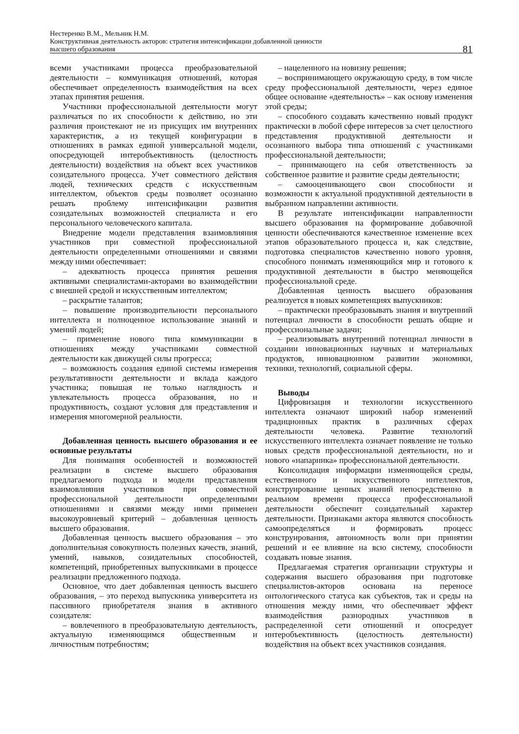Нестеренко В.М., Мельник Н.М.
Конструктивная деятельность акторов: стратегия интенсификации добавленной ценности
высшего образования
81
всеми участниками процесса преобразовательной деятельности – коммуникация отношений, которая обеспечивает определенность взаимодействия на всех этапах принятия решения.
Участники профессиональной деятельности могут различаться по их способности к действию, но эти различия проистекают не из присущих им внутренних характеристик, а из текущей конфигурации в отношениях в рамках единой универсальной модели, опосредующей интеробъективность (целостность деятельности) воздействия на объект всех участников созидательного процесса. Учет совместного действия людей, технических средств с искусственным интеллектом, объектов среды позволяет осознанно решать проблему интенсификации развития созидательных возможностей специалиста и его персонального человеческого капитала.
Внедрение модели представления взаимовлияния участников при совместной профессиональной деятельности определенными отношениями и связями между ними обеспечивает:
– адекватность процесса принятия решения активными специалистами-акторами во взаимодействии с внешней средой и искусственным интеллектом;
– раскрытие талантов;
– повышение производительности персонального интеллекта и полноценное использование знаний и умений людей;
– применение нового типа коммуникации в отношениях между участниками совместной деятельности как движущей силы прогресса;
– возможность создания единой системы измерения результативности деятельности и вклада каждого участника; повышая не только наглядность и увлекательность процесса образования, но и продуктивность, создают условия для представления и измерения многомерной реальности.
Добавленная ценность высшего образования и ее основные результаты
Для понимания особенностей и возможностей реализации в системе высшего образования предлагаемого подхода и модели представления взаимовлияния участников при совместной профессиональной деятельности определенными отношениями и связями между ними применен высокоуровневый критерий – добавленная ценность высшего образования.
Добавленная ценность высшего образования – это дополнительная совокупность полезных качеств, знаний, умений, навыков, созидательных способностей, компетенций, приобретенных выпускниками в процессе реализации предложенного подхода.
Основное, что дает добавленная ценность высшего образования, – это переход выпускника университета из пассивного приобретателя знания в активного созидателя:
– вовлеченного в преобразовательную деятельность, актуальную изменяющимся общественным и личностным потребностям;
– нацеленного на новизну решения;
– воспринимающего окружающую среду, в том числе среду профессиональной деятельности, через единое общее основание «деятельность» – как основу изменения этой среды;
– способного создавать качественно новый продукт практически в любой сфере интересов за счет целостного представления продуктивной деятельности и осознанного выбора типа отношений с участниками профессиональной деятельности;
– принимающего на себя ответственность за собственное развитие и развитие среды деятельности;
– самооценивающего свои способности и возможности к актуальной продуктивной деятельности в выбранном направлении активности.
В результате интенсификации направленности высшего образования на формирование добавочной ценности обеспечиваются качественное изменение всех этапов образовательного процесса и, как следствие, подготовка специалистов качественно нового уровня, способного понимать изменяющийся мир и готового к продуктивной деятельности в быстро меняющейся профессиональной среде.
Добавленная ценность высшего образования реализуется в новых компетенциях выпускников:
– практически преобразовывать знания и внутренний потенциал личности в способности решать общие и профессиональные задачи;
– реализовывать внутренний потенциал личности в создании инновационных научных и материальных продуктов, инновационном развитии экономики, техники, технологий, социальной сферы.
Выводы
Цифровизация и технологии искусственного интеллекта означают широкий набор изменений традиционных практик в различных сферах деятельности человека. Развитие технологий искусственного интеллекта означает появление не только новых средств профессиональной деятельности, но и нового «напарника» профессиональной деятельности.
Консолидация информации изменяющейся среды, естественного и искусственного интеллектов, конструирование ценных знаний непосредственно в реальном времени процесса профессиональной деятельности обеспечит созидательный характер деятельности. Признаками актора являются способность самоопределяться и формировать процесс конструирования, автономность воли при принятии решений и ее влияние на всю систему, способности создавать новые знания.
Предлагаемая стратегия организации структуры и содержания высшего образования при подготовке специалистов-акторов основана на переносе онтологического статуса как субъектов, так и среды на отношения между ними, что обеспечивает эффект взаимодействия разнородных участников в распределенной сети отношений и опосредует интеробъективность (целостность деятельности) воздействия на объект всех участников созидания.